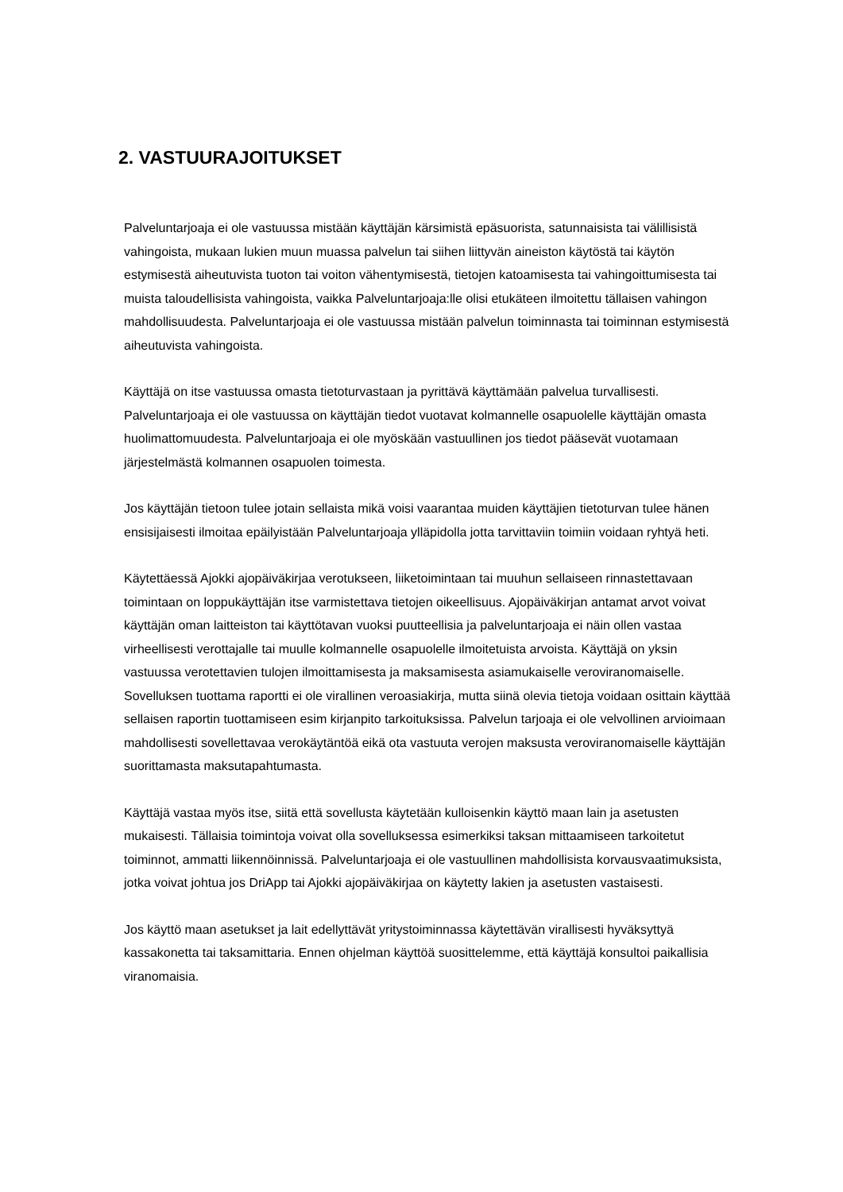2. VASTUURAJOITUKSET
Palveluntarjoaja ei ole vastuussa mistään käyttäjän kärsimistä epäsuorista, satunnaisista tai välillisistä vahingoista, mukaan lukien muun muassa palvelun tai siihen liittyvän aineiston käytöstä tai käytön estymisestä aiheutuvista tuoton tai voiton vähentymisestä, tietojen katoamisesta tai vahingoittumisesta tai muista taloudellisista vahingoista, vaikka Palveluntarjoaja:lle olisi etukäteen ilmoitettu tällaisen vahingon mahdollisuudesta. Palveluntarjoaja ei ole vastuussa mistään palvelun toiminnasta tai toiminnan estymisestä aiheutuvista vahingoista.
Käyttäjä on itse vastuussa omasta tietoturvastaan ja pyrittävä käyttämään palvelua turvallisesti. Palveluntarjoaja ei ole vastuussa on käyttäjän tiedot vuotavat kolmannelle osapuolelle käyttäjän omasta huolimattomuudesta. Palveluntarjoaja ei ole myöskään vastuullinen jos tiedot pääsevät vuotamaan järjestelmästä kolmannen osapuolen toimesta.
Jos käyttäjän tietoon tulee jotain sellaista mikä voisi vaarantaa muiden käyttäjien tietoturvan tulee hänen ensisijaisesti ilmoitaa epäilyistään Palveluntarjoaja ylläpidolla jotta tarvittaviin toimiin voidaan ryhtyä heti.
Käytettäessä Ajokki ajopäiväkirjaa verotukseen, liiketoimintaan tai muuhun sellaiseen rinnastettavaan toimintaan on loppukäyttäjän itse varmistettava tietojen oikeellisuus. Ajopäiväkirjan antamat arvot voivat käyttäjän oman laitteiston tai käyttötavan vuoksi puutteellisia ja palveluntarjoaja ei näin ollen vastaa virheellisesti verottajalle tai muulle kolmannelle osapuolelle ilmoitetuista arvoista. Käyttäjä on yksin vastuussa verotettavien tulojen ilmoittamisesta ja maksamisesta asiamukaiselle veroviranomaiselle. Sovelluksen tuottama raportti ei ole virallinen veroasiakirja, mutta siinä olevia tietoja voidaan osittain käyttää sellaisen raportin tuottamiseen esim kirjanpito tarkoituksissa. Palvelun tarjoaja ei ole velvollinen arvioimaan mahdollisesti sovellettavaa verokäytäntöä eikä ota vastuuta verojen maksusta veroviranomaiselle käyttäjän suorittamasta maksutapahtumasta.
Käyttäjä vastaa myös itse, siitä että sovellusta käytetään kulloisenkin käyttö maan lain ja asetusten mukaisesti. Tällaisia toimintoja voivat olla sovelluksessa esimerkiksi taksan mittaamiseen tarkoitetut toiminnot, ammatti liikennöinnissä. Palveluntarjoaja ei ole vastuullinen mahdollisista korvausvaatimuksista, jotka voivat johtua jos DriApp tai Ajokki ajopäiväkirjaa on käytetty lakien ja asetusten vastaisesti.
Jos käyttö maan asetukset ja lait edellyttävät yritystoiminnassa käytettävän virallisesti hyväksyttyä kassakonetta tai taksamittaria. Ennen ohjelman käyttöä suosittelemme, että käyttäjä konsultoi paikallisia viranomaisia.